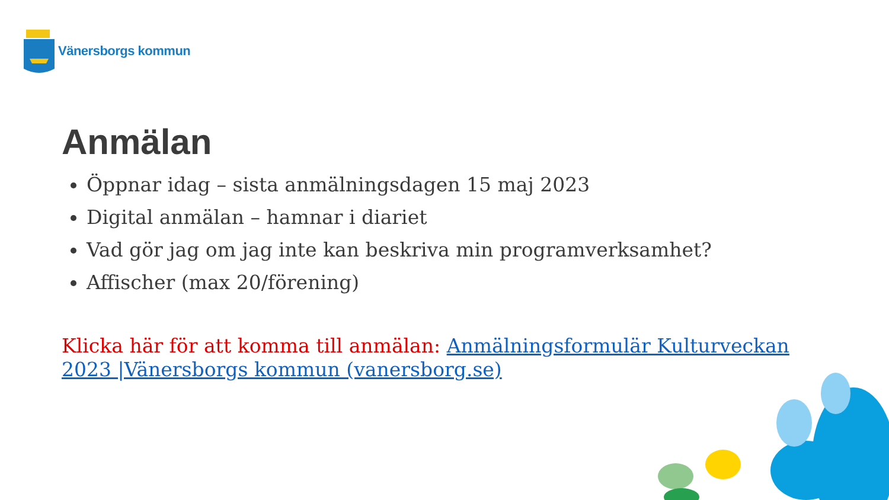Vänersborgs kommun
Anmälan
Öppnar idag – sista anmälningsdagen 15 maj 2023
Digital anmälan – hamnar i diariet
Vad gör jag om jag inte kan beskriva min programverksamhet?
Affischer (max 20/förening)
Klicka här för att komma till anmälan: Anmälningsformulär Kulturveckan 2023 |Vänersborgs kommun (vanersborg.se)